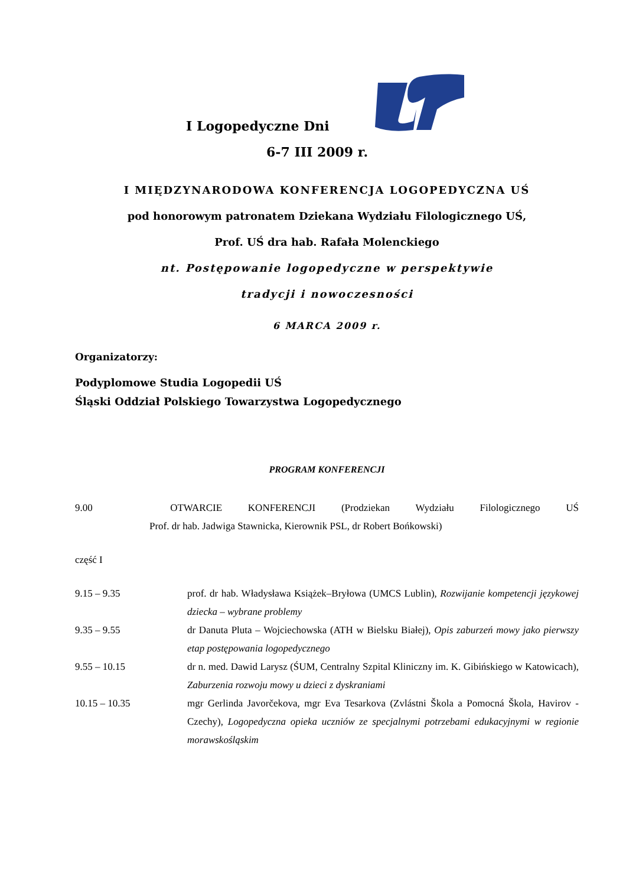I Logopedyczne Dni
6-7 III 2009 r.
I MIĘDZYNARODOWA KONFERENCJA LOGOPEDYCZNA UŚ
pod honorowym patronatem Dziekana Wydziału Filologicznego UŚ,
Prof. UŚ dra hab. Rafała Molenckiego
nt. Postępowanie logopedyczne w perspektywie
tradycji i nowoczesności
6 MARCA 2009 r.
Organizatorzy:
Podyplomowe Studia Logopedii UŚ
Śląski Oddział Polskiego Towarzystwa Logopedycznego
PROGRAM KONFERENCJI
9.00 OTWARCIE KONFERENCJI (Prodziekan Wydziału Filologicznego UŚ
Prof. dr hab. Jadwiga Stawnicka, Kierownik PSL, dr Robert Bońkowski)
część I
9.15 – 9.35 prof. dr hab. Władysława Książek–Bryłowa (UMCS Lublin), Rozwijanie kompetencji językowej dziecka – wybrane problemy
9.35 – 9.55 dr Danuta Pluta – Wojciechowska (ATH w Bielsku Białej), Opis zaburzeń mowy jako pierwszy etap postępowania logopedycznego
9.55 – 10.15 dr n. med. Dawid Larysz (ŚUM, Centralny Szpital Kliniczny im. K. Gibińskiego w Katowicach), Zaburzenia rozwoju mowy u dzieci z dyskraniami
10.15 – 10.35 mgr Gerlinda Javorčekova, mgr Eva Tesarkova (Zvlástni Škola a Pomocná Škola, Havirov - Czechy), Logopedyczna opieka uczniów ze specjalnymi potrzebami edukacyjnymi w regionie morawskośląskim